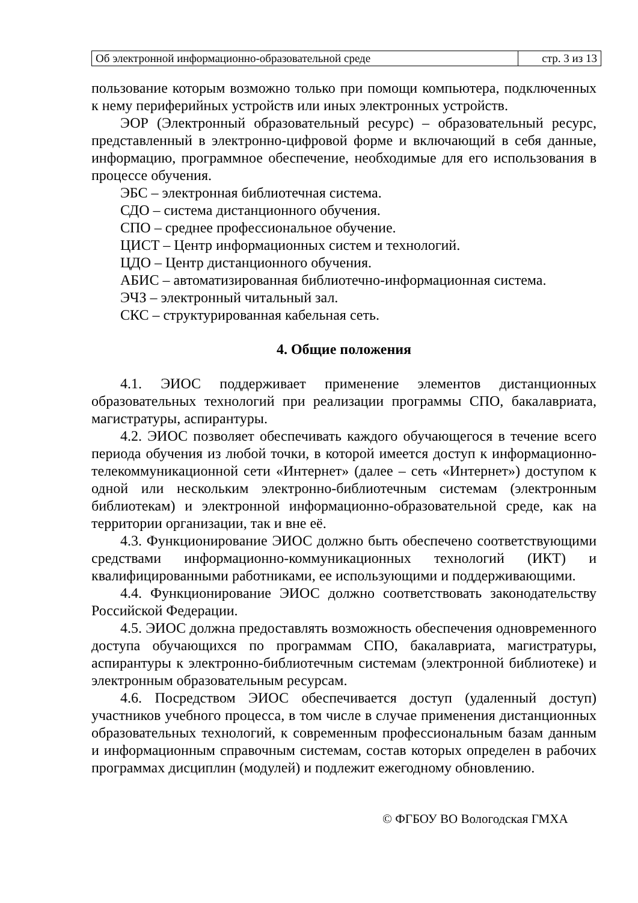| Об электронной информационно-образовательной среде | стр. 3 из 13 |
пользование которым возможно только при помощи компьютера, подключенных к нему периферийных устройств или иных электронных устройств.
ЭОР (Электронный образовательный ресурс) – образовательный ресурс, представленный в электронно-цифровой форме и включающий в себя данные, информацию, программное обеспечение, необходимые для его использования в процессе обучения.
ЭБС – электронная библиотечная система.
СДО – система дистанционного обучения.
СПО – среднее профессиональное обучение.
ЦИСТ – Центр информационных систем и технологий.
ЦДО – Центр дистанционного обучения.
АБИС – автоматизированная библиотечно-информационная система.
ЭЧЗ – электронный читальный зал.
СКС – структурированная кабельная сеть.
4. Общие положения
4.1. ЭИОС поддерживает применение элементов дистанционных образовательных технологий при реализации программы СПО, бакалавриата, магистратуры, аспирантуры.
4.2. ЭИОС позволяет обеспечивать каждого обучающегося в течение всего периода обучения из любой точки, в которой имеется доступ к информационно-телекоммуникационной сети «Интернет» (далее – сеть «Интернет») доступом к одной или нескольким электронно-библиотечным системам (электронным библиотекам) и электронной информационно-образовательной среде, как на территории организации, так и вне её.
4.3. Функционирование ЭИОС должно быть обеспечено соответствующими средствами информационно-коммуникационных технологий (ИКТ) и квалифицированными работниками, ее использующими и поддерживающими.
4.4. Функционирование ЭИОС должно соответствовать законодательству Российской Федерации.
4.5. ЭИОС должна предоставлять возможность обеспечения одновременного доступа обучающихся по программам СПО, бакалавриата, магистратуры, аспирантуры к электронно-библиотечным системам (электронной библиотеке) и электронным образовательным ресурсам.
4.6. Посредством ЭИОС обеспечивается доступ (удаленный доступ) участников учебного процесса, в том числе в случае применения дистанционных образовательных технологий, к современным профессиональным базам данным и информационным справочным системам, состав которых определен в рабочих программах дисциплин (модулей) и подлежит ежегодному обновлению.
© ФГБОУ ВО Вологодская ГМХА